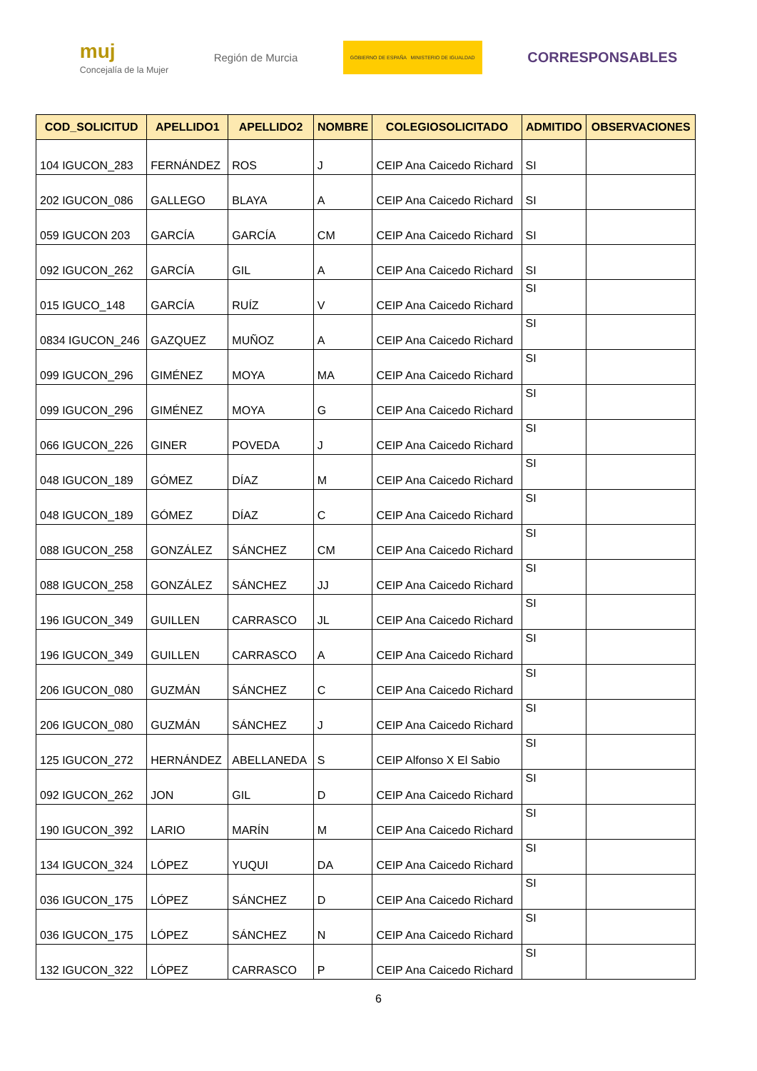muj
Concejalía de la Mujer
Región de Murcia
GOBIERNO DE ESPAÑA MINISTERIO DE IGUALDAD
CORRESPONSABLES
| COD_SOLICITUD | APELLIDO1 | APELLIDO2 | NOMBRE | COLEGIOSOLICITADO | ADMITIDO | OBSERVACIONES |
| --- | --- | --- | --- | --- | --- | --- |
| 104 IGUCON_283 | FERNÁNDEZ | ROS | J | CEIP Ana Caicedo Richard | SI | |
| 202 IGUCON_086 | GALLEGO | BLAYA | A | CEIP Ana Caicedo Richard | SI | |
| 059 IGUCON 203 | GARCÍA | GARCÍA | CM | CEIP Ana Caicedo Richard | SI | |
| 092 IGUCON_262 | GARCÍA | GIL | A | CEIP Ana Caicedo Richard | SI | |
| 015 IGUCO_148 | GARCÍA | RUÍZ | V | CEIP Ana Caicedo Richard | SI | |
| 0834 IGUCON_246 | GAZQUEZ | MUÑOZ | A | CEIP Ana Caicedo Richard | SI | |
| 099 IGUCON_296 | GIMÉNEZ | MOYA | MA | CEIP Ana Caicedo Richard | SI | |
| 099 IGUCON_296 | GIMÉNEZ | MOYA | G | CEIP Ana Caicedo Richard | SI | |
| 066 IGUCON_226 | GINER | POVEDA | J | CEIP Ana Caicedo Richard | SI | |
| 048 IGUCON_189 | GÓMEZ | DÍAZ | M | CEIP Ana Caicedo Richard | SI | |
| 048 IGUCON_189 | GÓMEZ | DÍAZ | C | CEIP Ana Caicedo Richard | SI | |
| 088 IGUCON_258 | GONZÁLEZ | SÁNCHEZ | CM | CEIP Ana Caicedo Richard | SI | |
| 088 IGUCON_258 | GONZÁLEZ | SÁNCHEZ | JJ | CEIP Ana Caicedo Richard | SI | |
| 196 IGUCON_349 | GUILLEN | CARRASCO | JL | CEIP Ana Caicedo Richard | SI | |
| 196 IGUCON_349 | GUILLEN | CARRASCO | A | CEIP Ana Caicedo Richard | SI | |
| 206 IGUCON_080 | GUZMÁN | SÁNCHEZ | C | CEIP Ana Caicedo Richard | SI | |
| 206 IGUCON_080 | GUZMÁN | SÁNCHEZ | J | CEIP Ana Caicedo Richard | SI | |
| 125 IGUCON_272 | HERNÁNDEZ | ABELLANEDA | S | CEIP Alfonso X El Sabio | SI | |
| 092 IGUCON_262 | JON | GIL | D | CEIP Ana Caicedo Richard | SI | |
| 190 IGUCON_392 | LARIO | MARÍN | M | CEIP Ana Caicedo Richard | SI | |
| 134 IGUCON_324 | LÓPEZ | YUQUI | DA | CEIP Ana Caicedo Richard | SI | |
| 036 IGUCON_175 | LÓPEZ | SÁNCHEZ | D | CEIP Ana Caicedo Richard | SI | |
| 036 IGUCON_175 | LÓPEZ | SÁNCHEZ | N | CEIP Ana Caicedo Richard | SI | |
| 132 IGUCON_322 | LÓPEZ | CARRASCO | P | CEIP Ana Caicedo Richard | SI | |
6